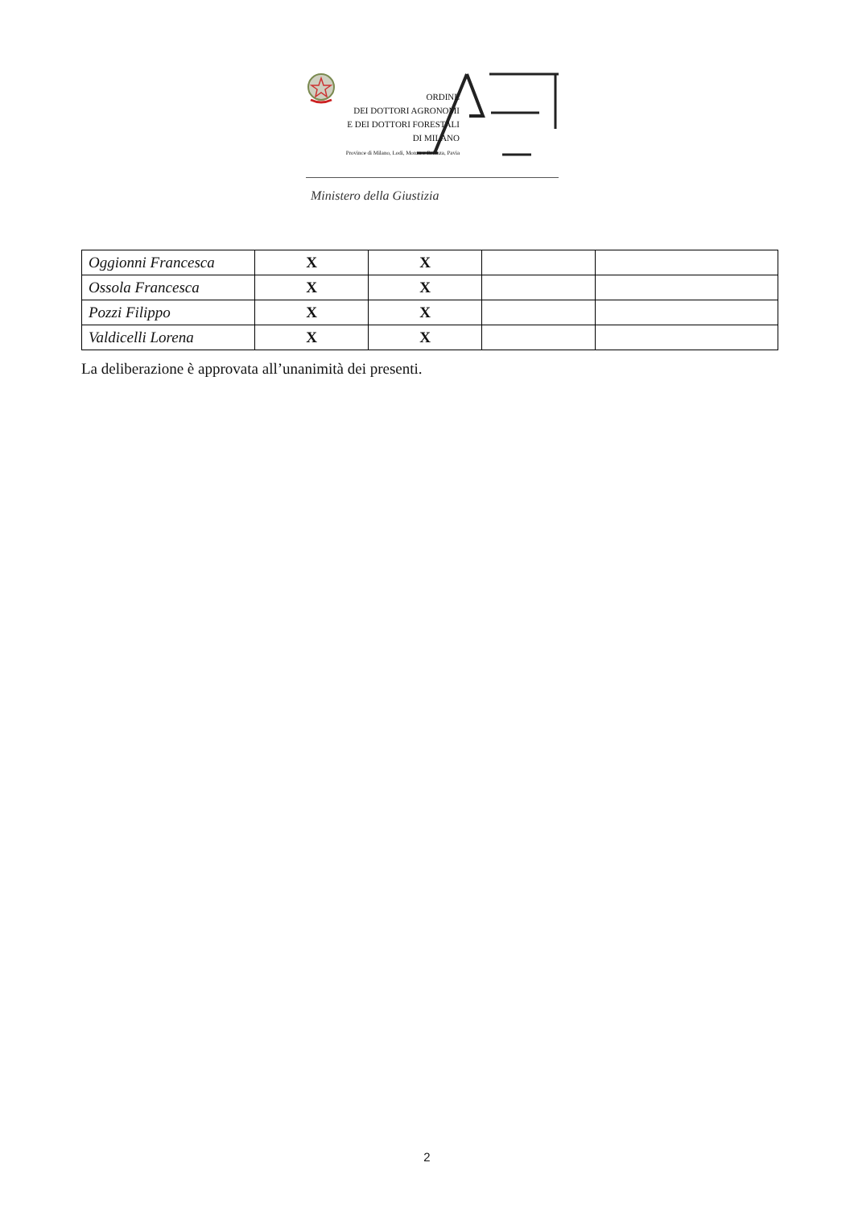ORDINE
DEI DOTTORI AGRONOMI
E DEI DOTTORI FORESTALI
DI MILANO
Province di Milano, Lodi, Monza e Brianza, Pavia
Ministero della Giustizia
| Oggionni Francesca | X | X | | |
| Ossola Francesca | X | X | | |
| Pozzi Filippo | X | X | | |
| Valdicelli Lorena | X | X | | |
La deliberazione è approvata all’unanimità dei presenti.
2